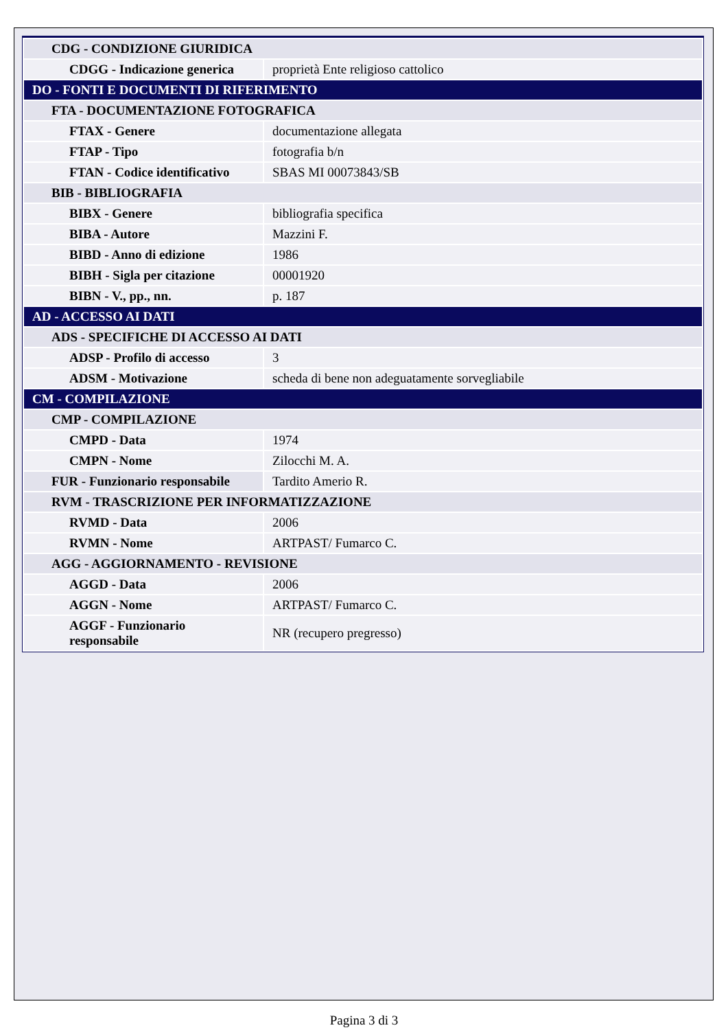| CDG - CONDIZIONE GIURIDICA | |
| CDGG - Indicazione generica | proprietà Ente religioso cattolico |
| DO - FONTI E DOCUMENTI DI RIFERIMENTO | |
| FTA - DOCUMENTAZIONE FOTOGRAFICA | |
| FTAX - Genere | documentazione allegata |
| FTAP - Tipo | fotografia b/n |
| FTAN - Codice identificativo | SBAS MI 00073843/SB |
| BIB - BIBLIOGRAFIA | |
| BIBX - Genere | bibliografia specifica |
| BIBA - Autore | Mazzini F. |
| BIBD - Anno di edizione | 1986 |
| BIBH - Sigla per citazione | 00001920 |
| BIBN - V., pp., nn. | p. 187 |
| AD - ACCESSO AI DATI | |
| ADS - SPECIFICHE DI ACCESSO AI DATI | |
| ADSP - Profilo di accesso | 3 |
| ADSM - Motivazione | scheda di bene non adeguatamente sorvegliabile |
| CM - COMPILAZIONE | |
| CMP - COMPILAZIONE | |
| CMPD - Data | 1974 |
| CMPN - Nome | Zilocchi M. A. |
| FUR - Funzionario responsabile | Tardito Amerio R. |
| RVM - TRASCRIZIONE PER INFORMATIZZAZIONE | |
| RVMD - Data | 2006 |
| RVMN - Nome | ARTPAST/ Fumarco C. |
| AGG - AGGIORNAMENTO - REVISIONE | |
| AGGD - Data | 2006 |
| AGGN - Nome | ARTPAST/ Fumarco C. |
| AGGF - Funzionario responsabile | NR (recupero pregresso) |
Pagina 3 di 3